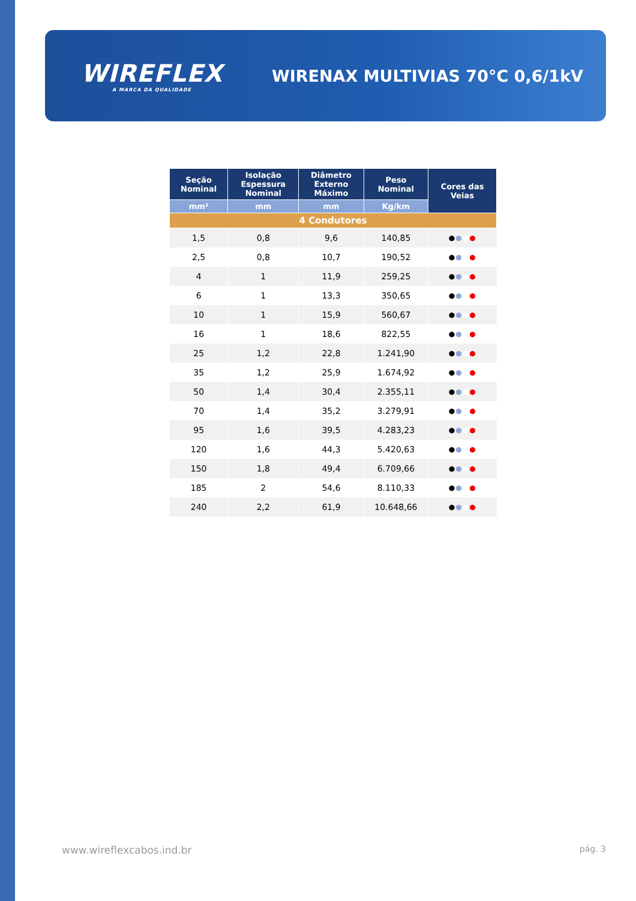WIREFLEX
A MARCA DA QUALIDADE
WIRENAX MULTIVIAS 70°C 0,6/1kV
| Seção Nominal | Isolação Espessura Nominal | Diâmetro Externo Máximo | Peso Nominal | Cores das Veias |
| --- | --- | --- | --- | --- |
| mm² | mm | mm | Kg/km | |
| 4 Condutores | | | | |
| 1,5 | 0,8 | 9,6 | 140,85 | ● ● ● ● |
| 2,5 | 0,8 | 10,7 | 190,52 | ● ● ● ● |
| 4 | 1 | 11,9 | 259,25 | ● ● ● ● |
| 6 | 1 | 13,3 | 350,65 | ● ● ● ● |
| 10 | 1 | 15,9 | 560,67 | ● ● ● ● |
| 16 | 1 | 18,6 | 822,55 | ● ● ● ● |
| 25 | 1,2 | 22,8 | 1.241,90 | ● ● ● ● |
| 35 | 1,2 | 25,9 | 1.674,92 | ● ● ● ● |
| 50 | 1,4 | 30,4 | 2.355,11 | ● ● ● ● |
| 70 | 1,4 | 35,2 | 3.279,91 | ● ● ● ● |
| 95 | 1,6 | 39,5 | 4.283,23 | ● ● ● ● |
| 120 | 1,6 | 44,3 | 5.420,63 | ● ● ● ● |
| 150 | 1,8 | 49,4 | 6.709,66 | ● ● ● ● |
| 185 | 2 | 54,6 | 8.110,33 | ● ● ● ● |
| 240 | 2,2 | 61,9 | 10.648,66 | ● ● ● ● |
www.wireflexcabos.ind.br pág. 3